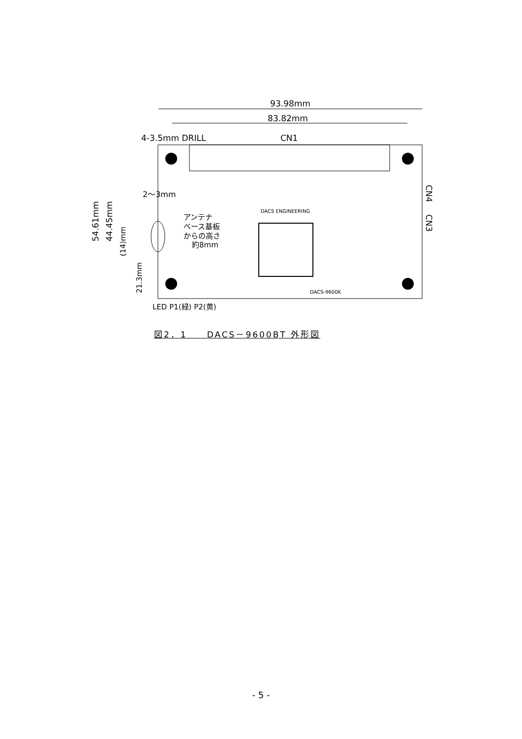93.98mm
83.82mm
4-3.5mm DRILL
CN1
DACS ENGINEERING
DACS-9600K
2～3mm
アンテナ
ベース基板
からの高さ
約8mm
LED P1(緑) P2(黄)
54.61mm
44.45mm
(14)mm
21.3mm
CN4
CN3
図2．1　　DACS－9600BT 外形図
- 5 -